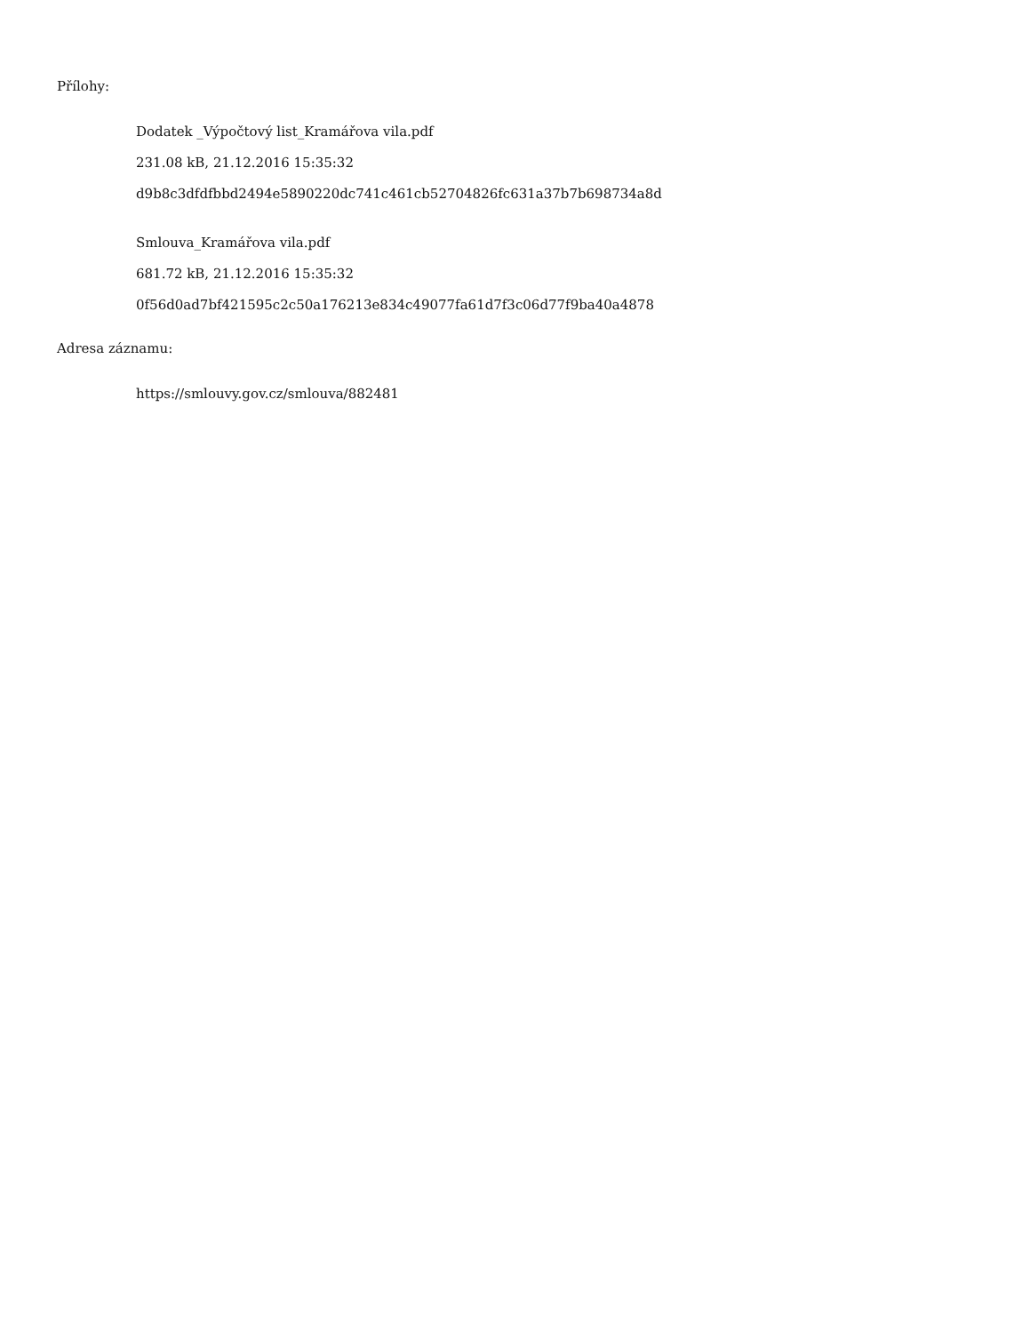Přílohy:
Dodatek _Výpočtový list_Kramářova vila.pdf
231.08 kB, 21.12.2016 15:35:32
d9b8c3dfdfbbd2494e5890220dc741c461cb52704826fc631a37b7b698734a8d
Smlouva_Kramářova vila.pdf
681.72 kB, 21.12.2016 15:35:32
0f56d0ad7bf421595c2c50a176213e834c49077fa61d7f3c06d77f9ba40a4878
Adresa záznamu:
https://smlouvy.gov.cz/smlouva/882481